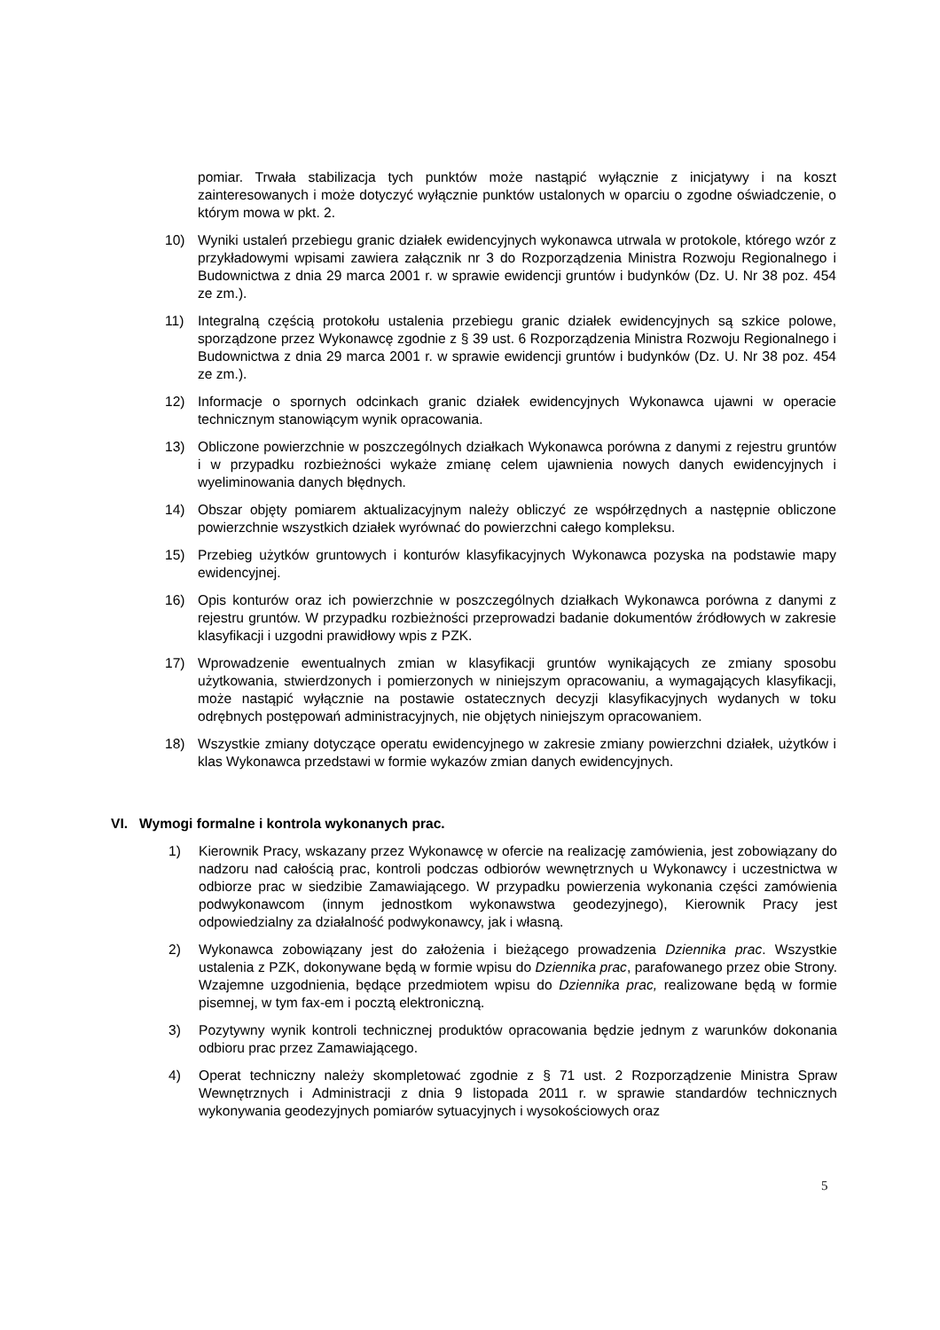pomiar. Trwała stabilizacja tych punktów może nastąpić wyłącznie z inicjatywy i na koszt zainteresowanych i może dotyczyć wyłącznie punktów ustalonych w oparciu o zgodne oświadczenie, o którym mowa w pkt. 2.
10) Wyniki ustaleń przebiegu granic działek ewidencyjnych wykonawca utrwala w protokole, którego wzór z przykładowymi wpisami zawiera załącznik nr 3 do Rozporządzenia Ministra Rozwoju Regionalnego i Budownictwa z dnia 29 marca 2001 r. w sprawie ewidencji gruntów i budynków (Dz. U. Nr 38 poz. 454 ze zm.).
11) Integralną częścią protokołu ustalenia przebiegu granic działek ewidencyjnych są szkice polowe, sporządzone przez Wykonawcę zgodnie z § 39 ust. 6 Rozporządzenia Ministra Rozwoju Regionalnego i Budownictwa z dnia 29 marca 2001 r. w sprawie ewidencji gruntów i budynków (Dz. U. Nr 38 poz. 454 ze zm.).
12) Informacje o spornych odcinkach granic działek ewidencyjnych Wykonawca ujawni w operacie technicznym stanowiącym wynik opracowania.
13) Obliczone powierzchnie w poszczególnych działkach Wykonawca porówna z danymi z rejestru gruntów i w przypadku rozbieżności wykaże zmianę celem ujawnienia nowych danych ewidencyjnych i wyeliminowania danych błędnych.
14) Obszar objęty pomiarem aktualizacyjnym należy obliczyć ze współrzędnych a następnie obliczone powierzchnie wszystkich działek wyrównać do powierzchni całego kompleksu.
15) Przebieg użytków gruntowych i konturów klasyfikacyjnych Wykonawca pozyska na podstawie mapy ewidencyjnej.
16) Opis konturów oraz ich powierzchnie w poszczególnych działkach Wykonawca porówna z danymi z rejestru gruntów. W przypadku rozbieżności przeprowadzi badanie dokumentów źródłowych w zakresie klasyfikacji i uzgodni prawidłowy wpis z PZK.
17) Wprowadzenie ewentualnych zmian w klasyfikacji gruntów wynikających ze zmiany sposobu użytkowania, stwierdzonych i pomierzonych w niniejszym opracowaniu, a wymagających klasyfikacji, może nastąpić wyłącznie na postawie ostatecznych decyzji klasyfikacyjnych wydanych w toku odrębnych postępowań administracyjnych, nie objętych niniejszym opracowaniem.
18) Wszystkie zmiany dotyczące operatu ewidencyjnego w zakresie zmiany powierzchni działek, użytków i klas Wykonawca przedstawi w formie wykazów zmian danych ewidencyjnych.
VI. Wymogi formalne i kontrola wykonanych prac.
1) Kierownik Pracy, wskazany przez Wykonawcę w ofercie na realizację zamówienia, jest zobowiązany do nadzoru nad całością prac, kontroli podczas odbiorów wewnętrznych u Wykonawcy i uczestnictwa w odbiorze prac w siedzibie Zamawiającego. W przypadku powierzenia wykonania części zamówienia podwykonawcom (innym jednostkom wykonawstwa geodezyjnego), Kierownik Pracy jest odpowiedzialny za działalność podwykonawcy, jak i własną.
2) Wykonawca zobowiązany jest do założenia i bieżącego prowadzenia Dziennika prac. Wszystkie ustalenia z PZK, dokonywane będą w formie wpisu do Dziennika prac, parafowanego przez obie Strony. Wzajemne uzgodnienia, będące przedmiotem wpisu do Dziennika prac, realizowane będą w formie pisemnej, w tym fax-em i pocztą elektroniczną.
3) Pozytywny wynik kontroli technicznej produktów opracowania będzie jednym z warunków dokonania odbioru prac przez Zamawiającego.
4) Operat techniczny należy skompletować zgodnie z § 71 ust. 2 Rozporządzenie Ministra Spraw Wewnętrznych i Administracji z dnia 9 listopada 2011 r. w sprawie standardów technicznych wykonywania geodezyjnych pomiarów sytuacyjnych i wysokościowych oraz
5